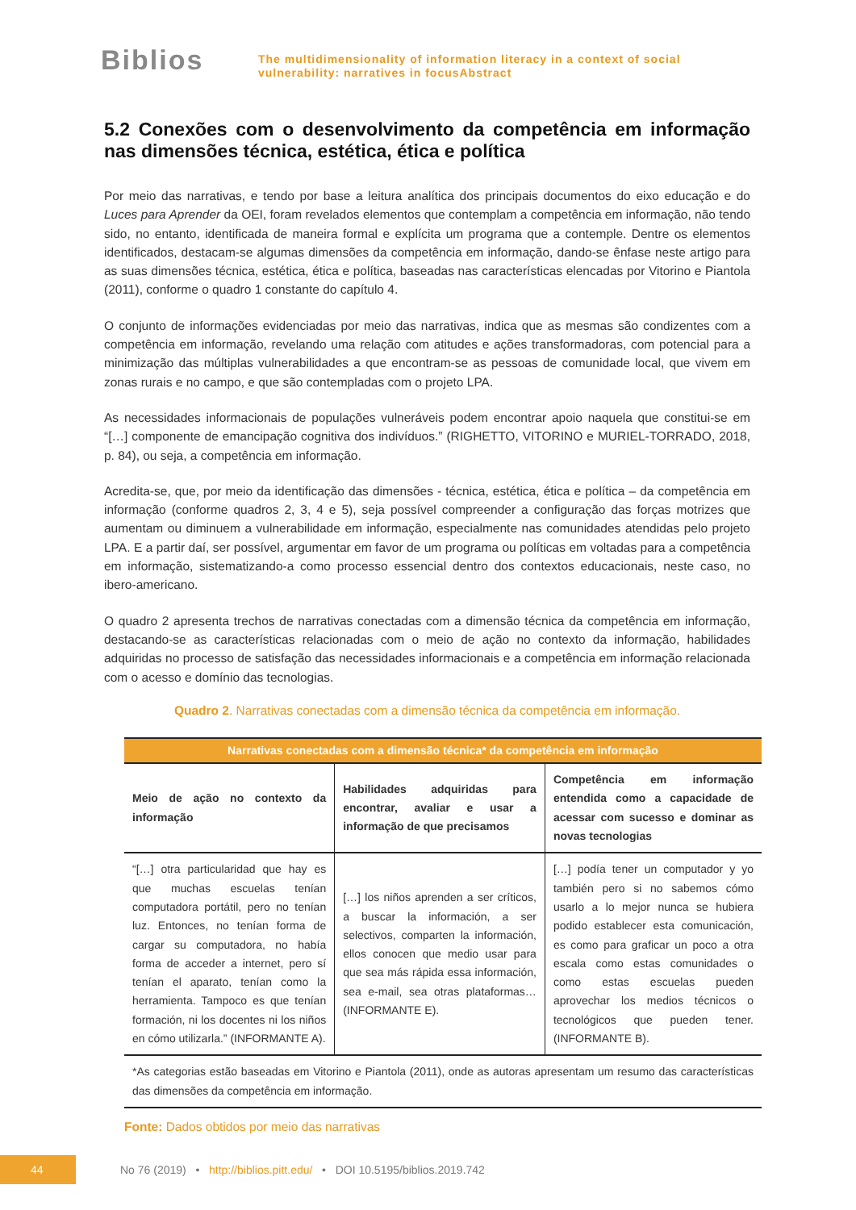Biblios
The multidimensionality of information literacy in a context of social
vulnerability: narratives in focusAbstract
5.2 Conexões com o desenvolvimento da competência em informação nas dimensões técnica, estética, ética e política
Por meio das narrativas, e tendo por base a leitura analítica dos principais documentos do eixo educação e do Luces para Aprender da OEI, foram revelados elementos que contemplam a competência em informação, não tendo sido, no entanto, identificada de maneira formal e explícita um programa que a contemple. Dentre os elementos identificados, destacam-se algumas dimensões da competência em informação, dando-se ênfase neste artigo para as suas dimensões técnica, estética, ética e política, baseadas nas características elencadas por Vitorino e Piantola (2011), conforme o quadro 1 constante do capítulo 4.
O conjunto de informações evidenciadas por meio das narrativas, indica que as mesmas são condizentes com a competência em informação, revelando uma relação com atitudes e ações transformadoras, com potencial para a minimização das múltiplas vulnerabilidades a que encontram-se as pessoas de comunidade local, que vivem em zonas rurais e no campo, e que são contempladas com o projeto LPA.
As necessidades informacionais de populações vulneráveis podem encontrar apoio naquela que constitui-se em “[…] componente de emancipação cognitiva dos indivíduos.” (RIGHETTO, VITORINO e MURIEL-TORRADO, 2018, p. 84), ou seja, a competência em informação.
Acredita-se, que, por meio da identificação das dimensões - técnica, estética, ética e política – da competência em informação (conforme quadros 2, 3, 4 e 5), seja possível compreender a configuração das forças motrizes que aumentam ou diminuem a vulnerabilidade em informação, especialmente nas comunidades atendidas pelo projeto LPA. E a partir daí, ser possível, argumentar em favor de um programa ou políticas em voltadas para a competência em informação, sistematizando-a como processo essencial dentro dos contextos educacionais, neste caso, no ibero-americano.
O quadro 2 apresenta trechos de narrativas conectadas com a dimensão técnica da competência em informação, destacando-se as características relacionadas com o meio de ação no contexto da informação, habilidades adquiridas no processo de satisfação das necessidades informacionais e a competência em informação relacionada com o acesso e domínio das tecnologias.
Quadro 2. Narrativas conectadas com a dimensão técnica da competência em informação.
| Narrativas conectadas com a dimensão técnica* da competência em informação | | |
| --- | --- | --- |
| Meio de ação no contexto da informação | Habilidades adquiridas para encontrar, avaliar e usar a informação de que precisamos | Competência em informação entendida como a capacidade de acessar com sucesso e dominar as novas tecnologias |
| “[…] otra particularidad que hay es que muchas escuelas tenían computadora portátil, pero no tenían luz. Entonces, no tenían forma de cargar su computadora, no había forma de acceder a internet, pero sí tenían el aparato, tenían como la herramienta. Tampoco es que tenían formación, ni los docentes ni los niños en cómo utilizarla.” (INFORMANTE A). | […] los niños aprenden a ser críticos, a buscar la información, a ser selectivos, comparten la información, ellos conocen que medio usar para que sea más rápida essa información, sea e-mail, sea otras plataformas… (INFORMANTE E). | […] podía tener un computador y yo también pero si no sabemos cómo usarlo a lo mejor nunca se hubiera podido establecer esta comunicación, es como para graficar un poco a otra escala como estas comunidades o como estas escuelas pueden aprovechar los medios técnicos o tecnológicos que pueden tener. (INFORMANTE B). |
| *As categorias estão baseadas em Vitorino e Piantola (2011), onde as autoras apresentam um resumo das características das dimensões da competência em informação. | | |
Fonte: Dados obtidos por meio das narrativas
44
No 76 (2019) • http://biblios.pitt.edu/ • DOI 10.5195/biblios.2019.742